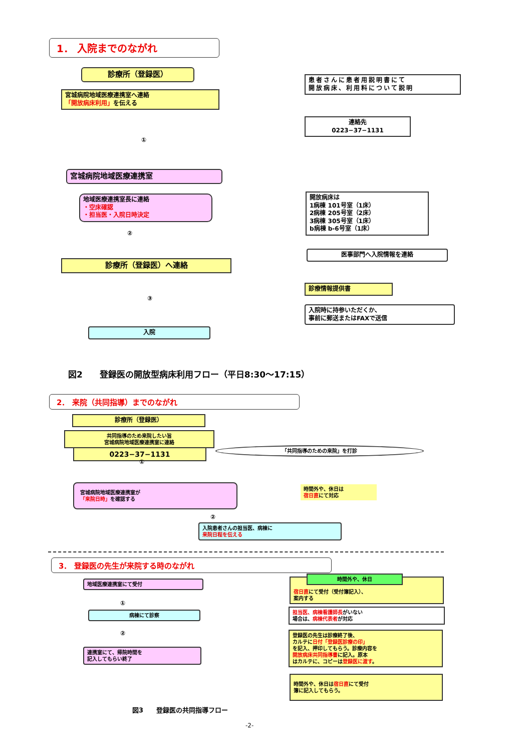1． 入院までのながれ
診療所（登録医）
宮城病院地域医療連携室へ連絡
「開放病床利用」を伝える
患者さんに患者用説明書にて
開放病床、利用料について説明
連絡先
0223−37−1131
①
宮城病院地域医療連携室
地域医療連携室長に連絡
・空床確認
・担当医・入院日時決定
開放病床は
1病棟 101号室（1床）
2病棟 205号室（2床）
3病棟 305号室（1床）
b病棟 b-6号室（1床）
②
医事部門へ入院情報を連絡
診療所（登録医）へ連絡
診療情報提供書
③
入院時に持参いただくか、
事前に郵送またはFAXで送信
入院
図2　　登録医の開放型病床利用フロー（平日8:30〜17:15）
2． 来院（共同指導）までのながれ
診療所（登録医）
共同指導のため来院したい旨
宮城病院地域医療連携室に連絡
0223−37−1131 「共同指導のための来院」を打診
①
宮城病院地域医療連携室が
「来院日時」を確認する
時間外や、休日は
宿日直にて対応
②
入院患者さんの担当医、病棟に
来院日程を伝える
3． 登録医の先生が来院する時のながれ
地域医療連携室にて受付
宿日直にて受付（受付簿記入）、
案内する
時間外や、休日
①
病棟にて診察
担当医、病棟看護師長がいない
場合は、病棟代表者が対応
②
登録医の先生は診療終了後、
カルテに日付「登録医診療の印」
を記入、押印してもらう。診療内容を
開放病床共同指導書に記入。原本
はカルテに、コピーは登録医に渡す。
連携室にて、帰院時間を
記入してもらい終了
時間外や、休日は宿日直にて受付
簿に記入してもらう。
図3　　登録医の共同指導フロー
-2-